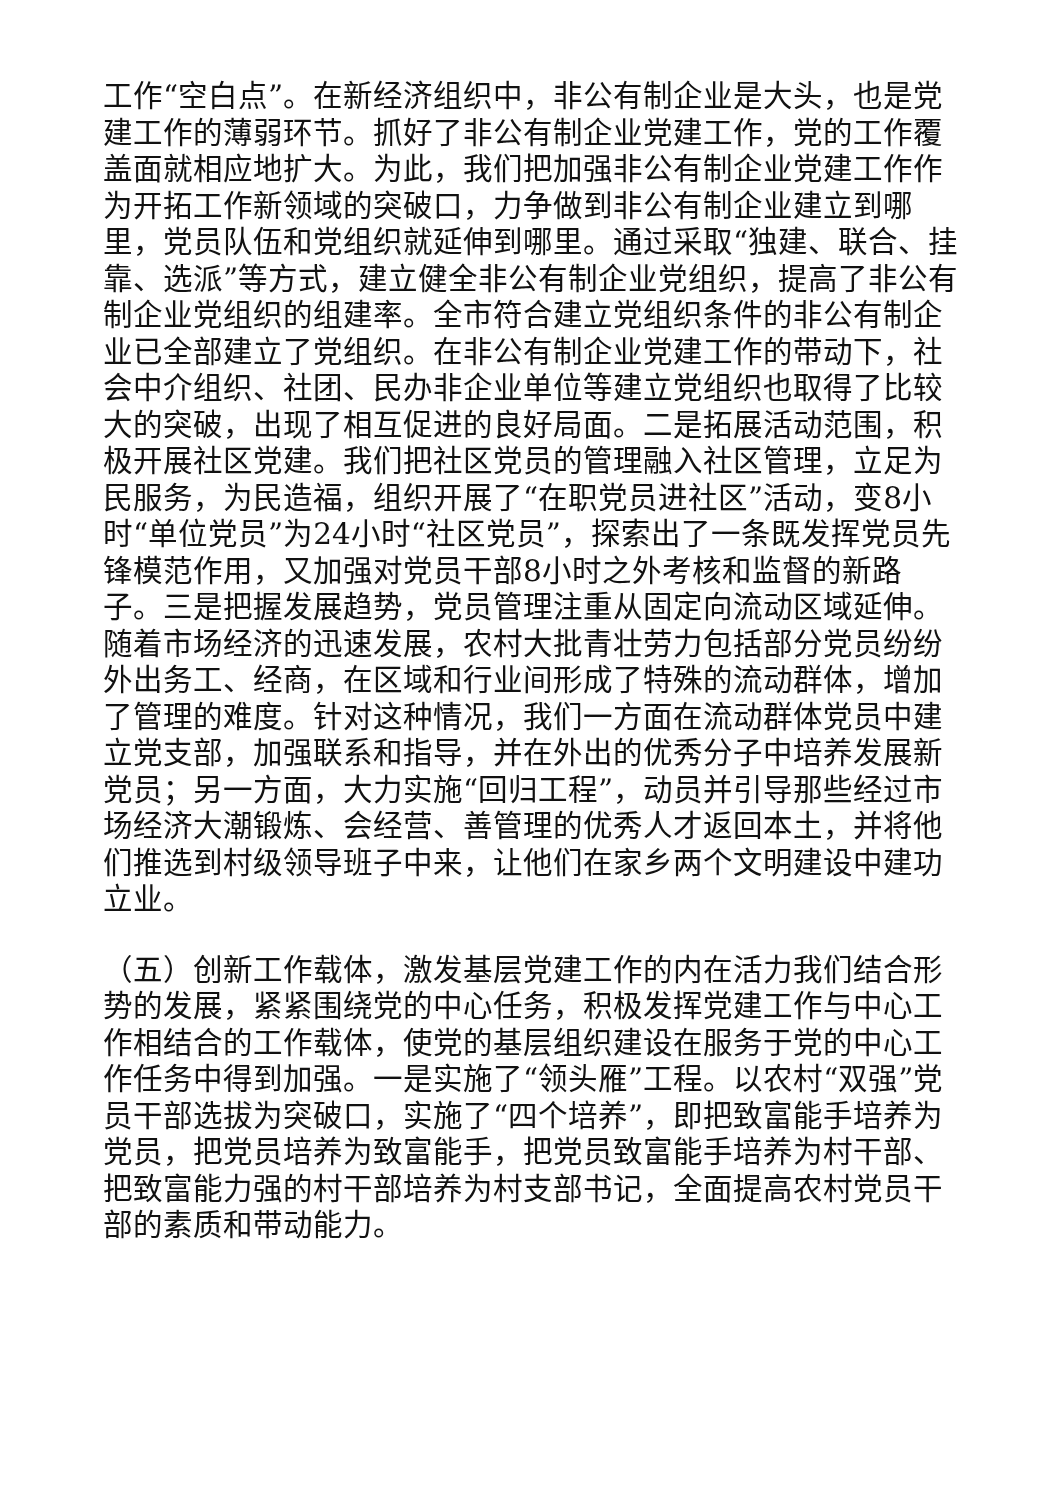工作“空白点”。在新经济组织中，非公有制企业是大头，也是党建工作的薄弱环节。抓好了非公有制企业党建工作，党的工作覆盖面就相应地扩大。为此，我们把加强非公有制企业党建工作作为开拓工作新领域的突破口，力争做到非公有制企业建立到哪里，党员队伍和党组织就延伸到哪里。通过采取“独建、联合、挂靠、选派”等方式，建立健全非公有制企业党组织，提高了非公有制企业党组织的组建率。全市符合建立党组织条件的非公有制企业已全部建立了党组织。在非公有制企业党建工作的带动下，社会中介组织、社团、民办非企业单位等建立党组织也取得了比较大的突破，出现了相互促进的良好局面。二是拓展活动范围，积极开展社区党建。我们把社区党员的管理融入社区管理，立足为民服务，为民造福，组织开展了“在职党员进社区”活动，变8小时“单位党员”为24小时“社区党员”，探索出了一条既发挥党员先锋模范作用，又加强对党员干部8小时之外考核和监督的新路子。三是把握发展趋势，党员管理注重从固定向流动区域延伸。随着市场经济的迅速发展，农村大批青壮劳力包括部分党员纷纷外出务工、经商，在区域和行业间形成了特殊的流动群体，增加了管理的难度。针对这种情况，我们一方面在流动群体党员中建立党支部，加强联系和指导，并在外出的优秀分子中培养发展新党员；另一方面，大力实施“回归工程”，动员并引导那些经过市场经济大潮锻炼、会经营、善管理的优秀人才返回本土，并将他们推选到村级领导班子中来，让他们在家乡两个文明建设中建功立业。
（五）创新工作载体，激发基层党建工作的内在活力我们结合形势的发展，紧紧围绕党的中心任务，积极发挥党建工作与中心工作相结合的工作载体，使党的基层组织建设在服务于党的中心工作任务中得到加强。一是实施了“领头雁”工程。以农村“双强”党员干部选拔为突破口，实施了“四个培养”，即把致富能手培养为党员，把党员培养为致富能手，把党员致富能手培养为村干部、把致富能力强的村干部培养为村支部书记，全面提高农村党员干部的素质和带动能力。